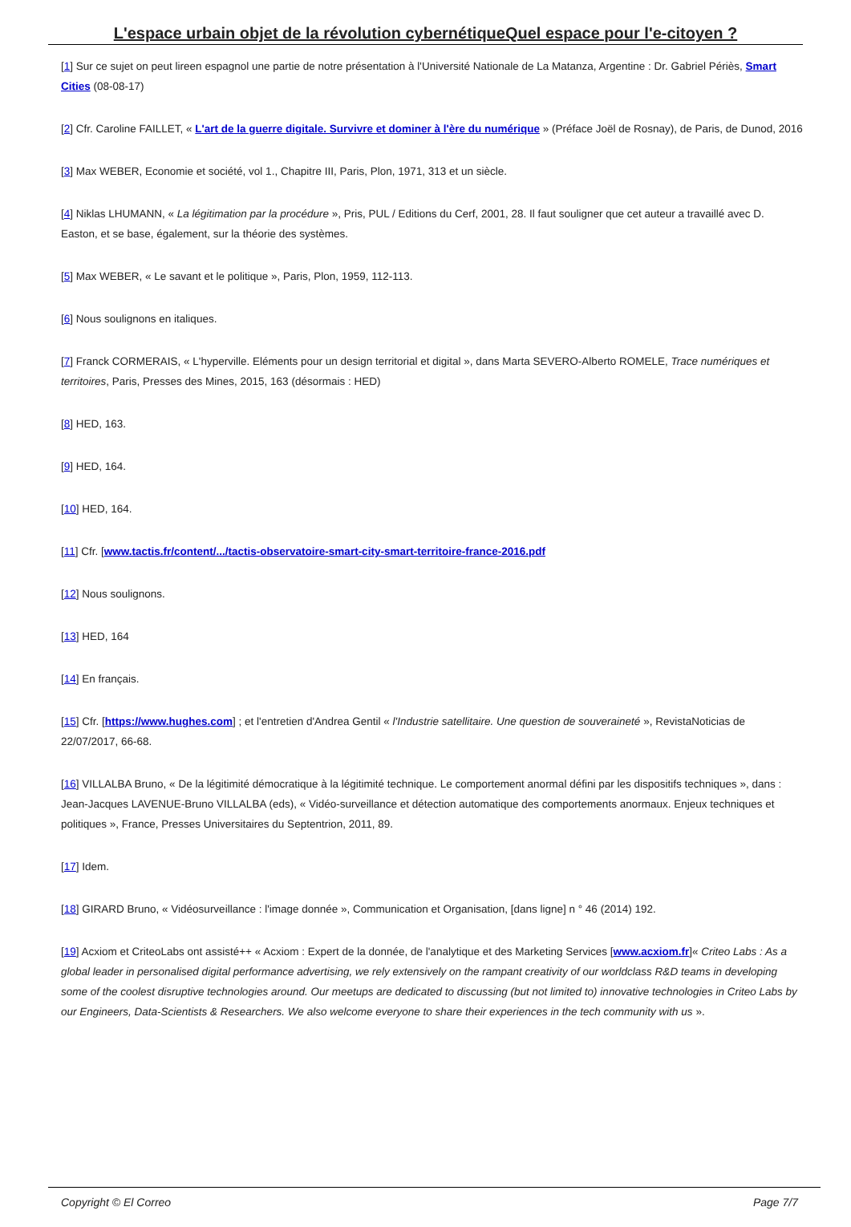L'espace urbain objet de la révolution cybernétiqueQuel espace pour l'e-citoyen ?
[1] Sur ce sujet on peut lireen espagnol une partie de notre présentation à l'Université Nationale de La Matanza, Argentine : Dr. Gabriel Périès, Smart Cities (08-08-17)
[2] Cfr. Caroline FAILLET, « L'art de la guerre digitale. Survivre et dominer à l'ère du numérique » (Préface Joël de Rosnay), de Paris, de Dunod, 2016
[3] Max WEBER, Economie et société, vol 1., Chapitre III, Paris, Plon, 1971, 313 et un siècle.
[4] Niklas LHUMANN, « La légitimation par la procédure », Pris, PUL / Editions du Cerf, 2001, 28. Il faut souligner que cet auteur a travaillé avec D. Easton, et se base, également, sur la théorie des systèmes.
[5] Max WEBER, « Le savant et le politique », Paris, Plon, 1959, 112-113.
[6] Nous soulignons en italiques.
[7] Franck CORMERAIS, « L'hyperville. Eléments pour un design territorial et digital », dans Marta SEVERO-Alberto ROMELE, Trace numériques et territoires, Paris, Presses des Mines, 2015, 163 (désormais : HED)
[8] HED, 163.
[9] HED, 164.
[10] HED, 164.
[11] Cfr. [www.tactis.fr/content/.../tactis-observatoire-smart-city-smart-territoire-france-2016.pdf
[12] Nous soulignons.
[13] HED, 164
[14] En français.
[15] Cfr. [https://www.hughes.com] ; et l'entretien d'Andrea Gentil « l'Industrie satellitaire. Une question de souveraineté », RevistaNoticias de 22/07/2017, 66-68.
[16] VILLALBA Bruno, « De la légitimité démocratique à la légitimité technique. Le comportement anormal défini par les dispositifs techniques », dans : Jean-Jacques LAVENUE-Bruno VILLALBA (eds), « Vidéo-surveillance et détection automatique des comportements anormaux. Enjeux techniques et politiques », France, Presses Universitaires du Septentrion, 2011, 89.
[17] Idem.
[18] GIRARD Bruno, « Vidéosurveillance : l'image donnée », Communication et Organisation, [dans ligne] n ° 46 (2014) 192.
[19] Acxiom et CriteoLabs ont assisté++ « Acxiom : Expert de la donnée, de l'analytique et des Marketing Services [www.acxiom.fr]« Criteo Labs : As a global leader in personalised digital performance advertising, we rely extensively on the rampant creativity of our worldclass R&D teams in developing some of the coolest disruptive technologies around. Our meetups are dedicated to discussing (but not limited to) innovative technologies in Criteo Labs by our Engineers, Data-Scientists & Researchers. We also welcome everyone to share their experiences in the tech community with us ».
Copyright © El Correo Page 7/7